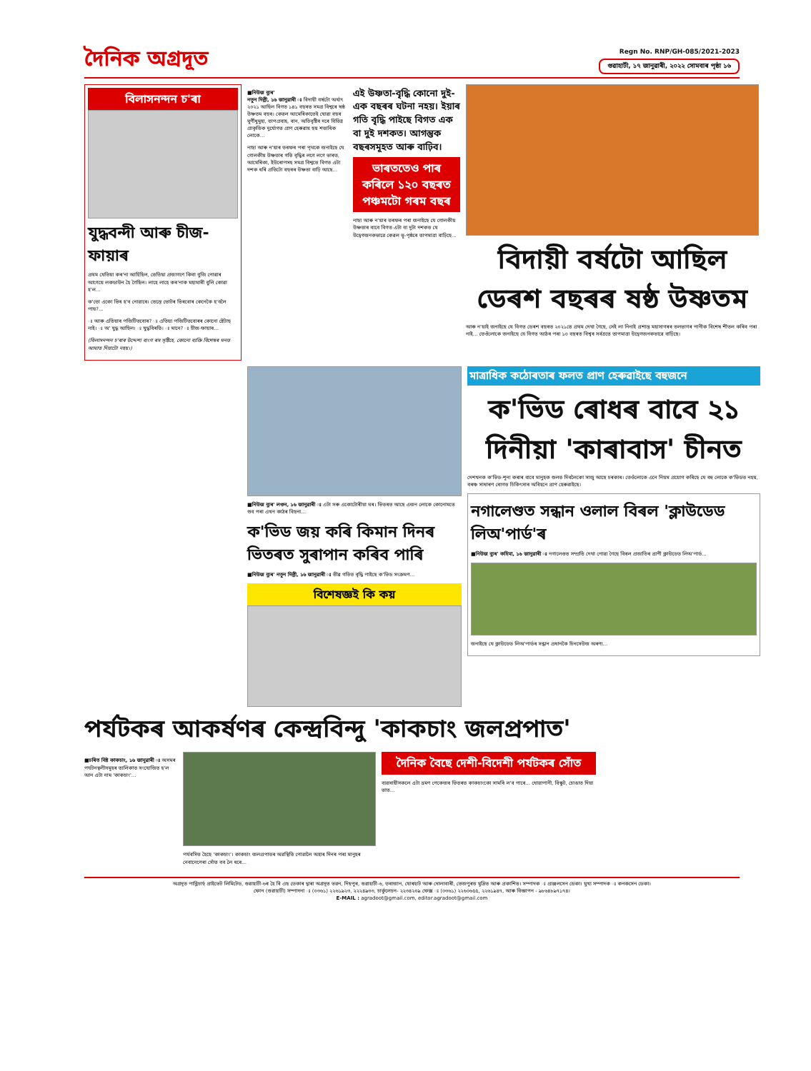দৈনিক অগ্ৰদূত
Regn No. RNP/GH-085/2021-2023
গুৱাহাটী, ১৭ জানুৱাৰী, ২০২২ সোমবাৰ পৃষ্ঠা ১৬
বিলাসনন্দন চ'ৰা
যুদ্ধবন্দী আৰু চীজ-ফায়াৰ
প্ৰথম যেতিয়া কৰ'না আহিছিল, তেতিয়া প্ৰজাগণে কিবা বুজি পোৱাৰ আগেয়ে লকডাউন হৈ গৈছিল। লাহে লাহে কৰ'নাক মহামাৰী বুলি কোৱা হ'ল...
ক'তো একো ভিৰ হ'ব নোৱাৰে। তেন্তে ভোটৰ ভিৰবোৰ কেনেকৈ হ'বলৈ পায়?...
ঃ আৰু এতিয়াৰ পজিটিভবোৰ? ঃ এতিয়া পজিটিভবোৰৰ কোনো ষ্টেটাছ নাই। ঃ অ' যুদ্ধ আছিল। ঃ যুদ্ধবিৰতি। ঃ মানে? ঃ চীজ-ফায়াৰ...
(বিলাসনন্দন চ'ৰাৰ উদ্দেশ্য ব্যংগ ৰস সৃষ্টিহে, কোনো ব্যক্তি বিশেষৰ মনত আঘাত দিয়াটো নহয়।)
■নিউজ ব্যুৰ'
নতুন দিল্লী, ১৬ জানুৱাৰী ঃ বিদায়ী বৰ্ষটো অৰ্থাৎ ২০২১ আছিল বিগত ১৪১ বছৰত সমগ্ৰ বিশ্বৰে ষষ্ঠ উষ্ণতম বছৰ। কেৱল আমেৰিকাতেই যোৱা বছৰ ঘূৰ্ণীধুমুহা, তাপপ্ৰবাহ, বান, অতিবৃষ্টিৰ দৰে বিভিন্ন প্ৰাকৃতিক দুৰ্যোগত প্ৰাণ হেৰুৱায় ছয় শতাধিক লোকে...
নাছা আৰু ন'য়াৰ তৰফৰ পৰা পৃথকে জনাইছে যে গোলকীয় উষ্ণতাৰ গতি বৃদ্ধিৰ লগে লগে ভাৰত, আমেৰিকা, ইউৰোপসহ সমগ্ৰ বিশ্বতে বিগত এটা দশক ধৰি প্ৰতিটো বছৰৰ উষ্ণতা বাঢ়ি আছে...
এই উষ্ণতা-বৃদ্ধি কোনো দুই-এক বছৰৰ ঘটনা নহয়। ইয়াৰ গতি বৃদ্ধি পাইছে বিগত এক বা দুই দশকত। আগন্তুক বছৰসমূহত আৰু বাঢ়িব।
ভাৰততেও পাৰ কৰিলে ১২০ বছৰত পঞ্চমটো গৰম বছৰ
নাছা আৰু ন'য়াৰ তৰফৰ পৰা জনাইছে যে গোলকীয় উষ্ণতাৰ বাবে বিগত এটা বা দুটা দশকত যে উদ্বেগজনকভাৱে কেৱল ভূ-পৃষ্ঠৰে তাপমাত্ৰা বাঢ়িছে...
বিদায়ী বৰ্ষটো আছিল ডেৰশ বছৰৰ ষষ্ঠ উষ্ণতম
আৰু ন'য়াই জনাইছে যে বিগত ডেৰশ বছৰত ২০২১তে প্ৰথম দেখা গৈছে, সেই লা নিনাই প্ৰশান্ত মহাসাগৰৰ তলভাগৰ পানীক বিশেষ শীতল কৰিব পৰা নাই... তেওঁলোকে জনাইছে যে বিগত আঠৰ পৰা ১০ বছৰত বিশ্বৰ সৰ্বত্ৰতে তাপমাত্ৰা উদ্বেগজনকভাৱে বাঢ়িছে।
■নিউজ ব্যুৰ' লণ্ডন, ১৬ জানুৱাৰী ঃ এটা সৰু একোটোৰীয়া ঘৰ। ভিতৰত আছে এজন লোকে কোনোমতে শুব পৰা এখন কাঠৰ বিছনা...
ক'ভিড জয় কৰি কিমান দিনৰ ভিতৰত সুৰাপান কৰিব পাৰি
■নিউজ ব্যুৰ' নতুন দিল্লী, ১৬ জানুৱাৰী ঃ তীব্ৰ গতিত বৃদ্ধি পাইছে ক'ভিড সংক্ৰমণ...
বিশেষজ্ঞই কি কয়
মাত্ৰাধিক কঠোৰতাৰ ফলত প্ৰাণ হেৰুৱাইছে বহুজনে
ক'ভিড ৰোধৰ বাবে ২১ দিনীয়া 'কাৰাবাস' চীনত
দেশখনক ক'ভিড-শূন্য কৰাৰ বাবে মানুহক শুলত দিবলৈকো সাজু আছে চৰকাৰ। তেওঁলোকে এনে নিয়ম প্ৰয়োগ কৰিছে যে বহু লোকে ক'ভিডত নহয়, বৰঞ্চ সাধাৰণ ৰোগত চিকিৎসাৰ অবিহনে প্ৰাণ হেৰুৱাইছে।
নগালেণ্ডত সন্ধান ওলাল বিৰল 'ক্লাউডেড লিঅ'পাৰ্ড'ৰ
■নিউজ ব্যুৰ' কহিমা, ১৬ জানুৱাৰী ঃ নগালেণ্ডত সম্প্ৰতি দেখা পোৱা গৈছে বিৰল প্ৰজাতিৰ প্ৰাণী ক্লাউডেড লিঅ'পাৰ্ড...
জনাইছে যে ক্লাউডেড লিঅ'পাৰ্ডৰ সন্ধান প্ৰধানকৈ চিনসেউজ অৰণ্য...
পৰ্যটকৰ আকৰ্ষণৰ কেন্দ্ৰবিন্দু 'কাকচাং জলপ্ৰপাত'
■চৰিত বিষ্ট কাকচাং, ১৬ জানুৱাৰী ঃ অসমৰ পৰ্যটনস্থলীসমূহৰ তালিকাত সংযোজিত হ'ল আন এটা নাম 'কাকচাং'...
পৰ্যবসিত হৈছে 'কাকচাং'। কাকচাং জলপ্ৰপাতৰ অৱস্থিতি পোৱালৈ অহাৰ দিনৰ পৰা মানুহৰ নেবানেপেৰা সোঁত বব লৈ ধৰে...
দৈনিক বৈছে দেশী-বিদেশী পৰ্যটকৰ সোঁত
ব্যৱসায়ীসকলে এটা ভ্ৰমণ পেকেজৰ ভিতৰত কাকচাংকো সামৰি ল'ব পাৰে... খোৱাপানী, বিস্কুট, চোঙাত দিয়া ভাত...
অগ্ৰদূত পাব্লিচাৰ্ছ প্ৰাইভেট লিমিটেড, গুৱাহাটী-৬ৰ হৈ বি এছ ডেকাৰ দ্বাৰা অগ্ৰদূত ভৱন, দিছপুৰ, গুৱাহাটী-৬, তৰাজান, যোৰহাট আৰু দোলাবাৰী, তেজপুৰত মুদ্ৰিত আৰু প্ৰকাশিত। সম্পাদক ঃ প্ৰাঞ্জলসেন ডেকা। মুখ্য সম্পাদক ঃ কনকসেন ডেকা।
ফোন (গুৱাহাটী) সম্পাদনা ঃ (০৩৬১) ২২৬১৯২৩, ২২২৪৯৩৩, চাৰ্কুলেচন- ২২৩৪২০৯ ফেক্স ঃ (০৩৬১) ২২৬০৬৫৫, ২২৬১৯৪৭, আৰু বিজ্ঞাপন - ৯৮৬৪৮৯৭১৭৪।
E-MAIL : agradoot@gmail.com, editor.agradoot@gmail.com